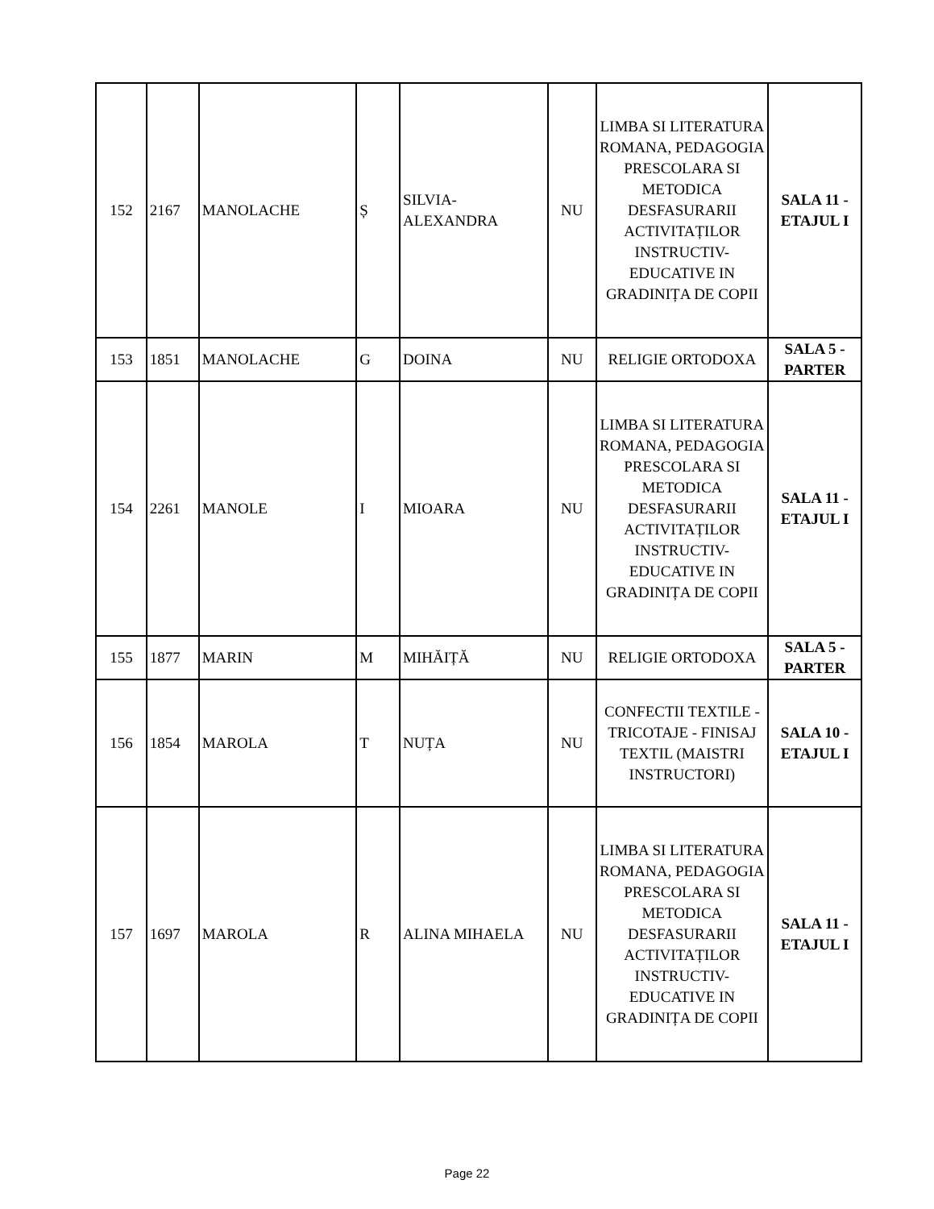| 152 | 2167 | MANOLACHE | Ș | SILVIA- ALEXANDRA | NU | LIMBA SI LITERATURA ROMANA, PEDAGOGIA PRESCOLARA SI METODICA DESFASURARII ACTIVITAȚILOR INSTRUCTIV-EDUCATIVE IN GRADINIȚA DE COPII | SALA 11 - ETAJUL I |
| 153 | 1851 | MANOLACHE | G | DOINA | NU | RELIGIE ORTODOXA | SALA 5 - PARTER |
| 154 | 2261 | MANOLE | I | MIOARA | NU | LIMBA SI LITERATURA ROMANA, PEDAGOGIA PRESCOLARA SI METODICA DESFASURARII ACTIVITAȚILOR INSTRUCTIV-EDUCATIVE IN GRADINIȚA DE COPII | SALA 11 - ETAJUL I |
| 155 | 1877 | MARIN | M | MIHĂIȚĂ | NU | RELIGIE ORTODOXA | SALA 5 - PARTER |
| 156 | 1854 | MAROLA | T | NUȚA | NU | CONFECTII TEXTILE - TRICOTAJE - FINISAJ TEXTIL (MAISTRI INSTRUCTORI) | SALA 10 - ETAJUL I |
| 157 | 1697 | MAROLA | R | ALINA MIHAELA | NU | LIMBA SI LITERATURA ROMANA, PEDAGOGIA PRESCOLARA SI METODICA DESFASURARII ACTIVITAȚILOR INSTRUCTIV-EDUCATIVE IN GRADINIȚA DE COPII | SALA 11 - ETAJUL I |
Page 22